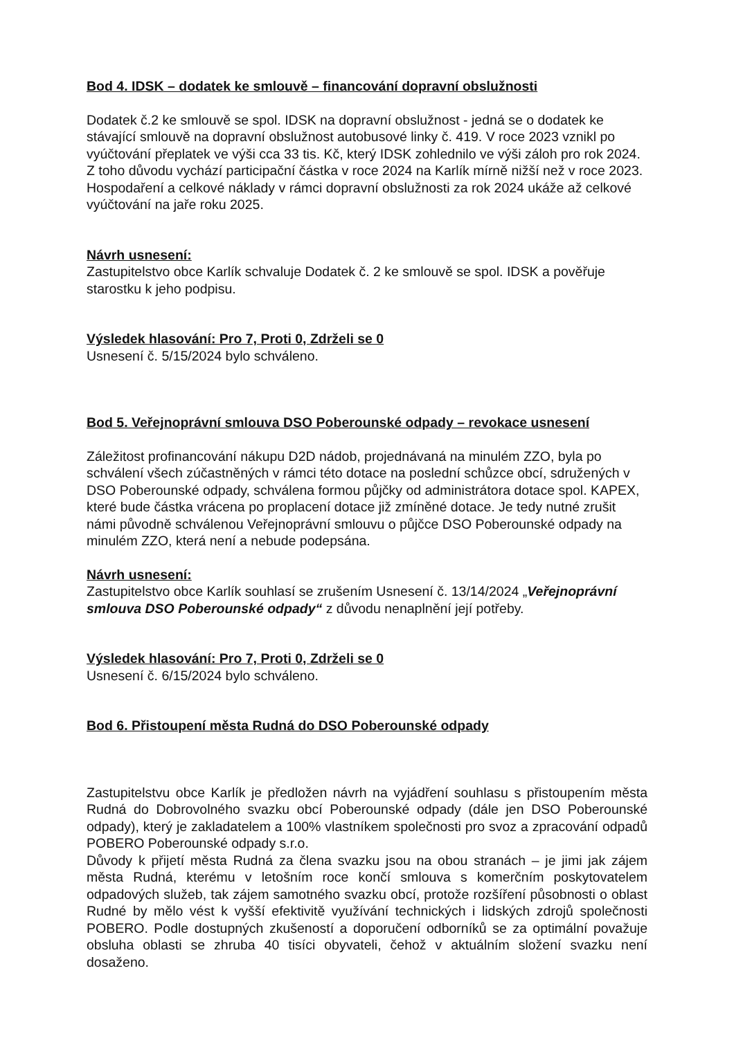Bod 4. IDSK – dodatek ke smlouvě – financování dopravní obslužnosti
Dodatek č.2 ke smlouvě se spol. IDSK na dopravní obslužnost - jedná se o dodatek ke stávající smlouvě na dopravní obslužnost autobusové linky č. 419. V roce 2023 vznikl po vyúčtování přeplatek ve výši cca 33 tis. Kč, který IDSK zohlednilo ve výši záloh pro rok 2024. Z toho důvodu vychází participační částka v roce 2024 na Karlík mírně nižší než v roce 2023. Hospodaření a celkové náklady v rámci dopravní obslužnosti za rok 2024 ukáže až celkové vyúčtování na jaře roku 2025.
Návrh usnesení:
Zastupitelstvo obce Karlík schvaluje Dodatek č. 2 ke smlouvě se spol. IDSK a pověřuje starostku k jeho podpisu.
Výsledek hlasování: Pro 7, Proti 0, Zdrželi se 0
Usnesení č. 5/15/2024 bylo schváleno.
Bod 5. Veřejnoprávní smlouva DSO Poberounské odpady – revokace usnesení
Záležitost profinancování nákupu D2D nádob, projednávaná na minulém ZZO, byla po schválení všech zúčastněných v rámci této dotace na poslední schůzce obcí, sdružených v DSO Poberounské odpady, schválena formou půjčky od administrátora dotace spol. KAPEX, které bude částka vrácena po proplacení dotace již zmíněné dotace. Je tedy nutné zrušit námi původně schválenou Veřejnoprávní smlouvu o půjčce DSO Poberounské odpady na minulém ZZO, která není a nebude podepsána.
Návrh usnesení:
Zastupitelstvo obce Karlík souhlasí se zrušením Usnesení č. 13/14/2024 „Veřejnoprávní smlouva DSO Poberounské odpady“ z důvodu nenaplnění její potřeby.
Výsledek hlasování: Pro 7, Proti 0, Zdrželi se 0
Usnesení č. 6/15/2024 bylo schváleno.
Bod 6. Přistoupení města Rudná do DSO Poberounské odpady
Zastupitelstvu obce Karlík je předložen návrh na vyjádření souhlasu s přistoupením města Rudná do Dobrovolného svazku obcí Poberounské odpady (dále jen DSO Poberounské odpady), který je zakladatelem a 100% vlastníkem společnosti pro svoz a zpracování odpadů POBERO Poberounské odpady s.r.o.
Důvody k přijetí města Rudná za člena svazku jsou na obou stranách – je jimi jak zájem města Rudná, kterému v letošním roce končí smlouva s komerčním poskytovatelem odpadových služeb, tak zájem samotného svazku obcí, protože rozšíření působnosti o oblast Rudné by mělo vést k vyšší efektivitě využívání technických i lidských zdrojů společnosti POBERO. Podle dostupných zkušeností a doporučení odborníků se za optimální považuje obsluha oblasti se zhruba 40 tisíci obyvateli, čehož v aktuálním složení svazku není dosaženo.